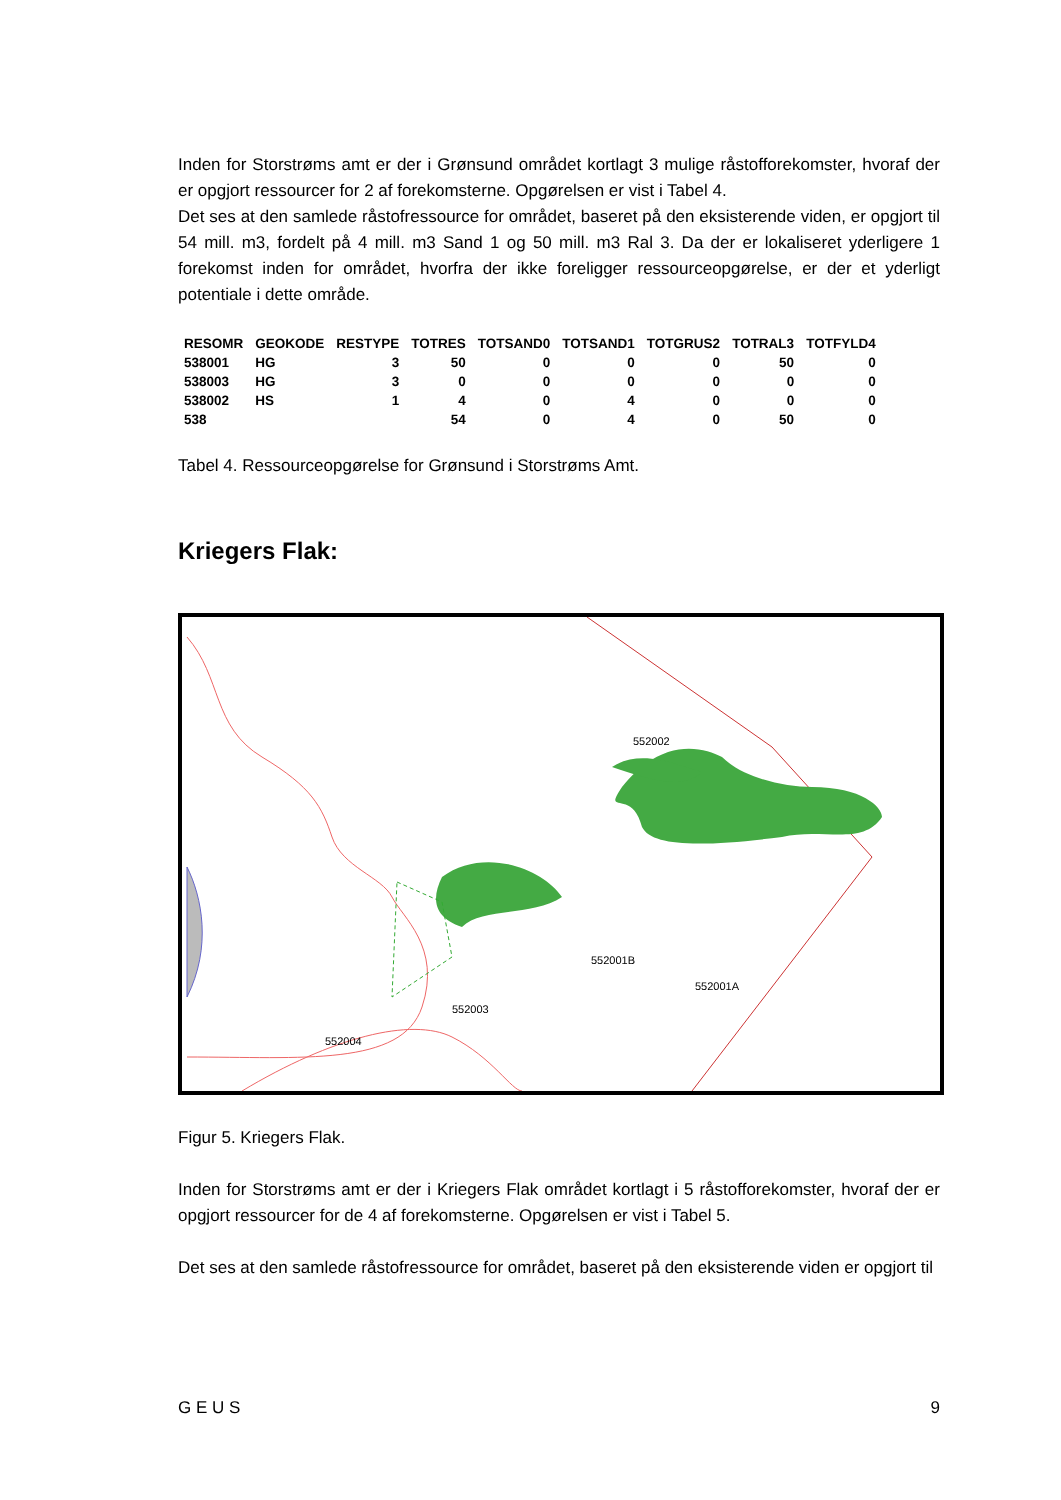Inden for Storstrøms amt er der i Grønsund området kortlagt 3 mulige råstofforekomster, hvoraf der er opgjort ressourcer for 2 af forekomsterne. Opgørelsen er vist i Tabel 4.
Det ses at den samlede råstofressource for området, baseret på den eksisterende viden, er opgjort til 54 mill. m3, fordelt på 4 mill. m3 Sand 1 og 50 mill. m3 Ral 3. Da der er lokaliseret yderligere 1 forekomst inden for området, hvorfra der ikke foreligger ressourceopgørelse, er der et yderligt potentiale i dette område.
| RESOMR | GEOKODE | RESTYPE | TOTRES | TOTSAND0 | TOTSAND1 | TOTGRUS2 | TOTRAL3 | TOTFYLD4 |
| --- | --- | --- | --- | --- | --- | --- | --- | --- |
| 538001 | HG | 3 | 50 | 0 | 0 | 0 | 50 | 0 |
| 538003 | HG | 3 | 0 | 0 | 0 | 0 | 0 | 0 |
| 538002 | HS | 1 | 4 | 0 | 4 | 0 | 0 | 0 |
| 538 | | | 54 | 0 | 4 | 0 | 50 | 0 |
Tabel 4. Ressourceopgørelse for Grønsund i Storstrøms Amt.
Kriegers Flak:
552002
552001B
552001A
552003
552004
Figur 5. Kriegers Flak.
Inden for Storstrøms amt er der i Kriegers Flak området kortlagt i 5 råstofforekomster, hvoraf der er opgjort ressourcer for de 4 af forekomsterne. Opgørelsen er vist i Tabel 5.
Det ses at den samlede råstofressource for området, baseret på den eksisterende viden er opgjort til
G E U S 9